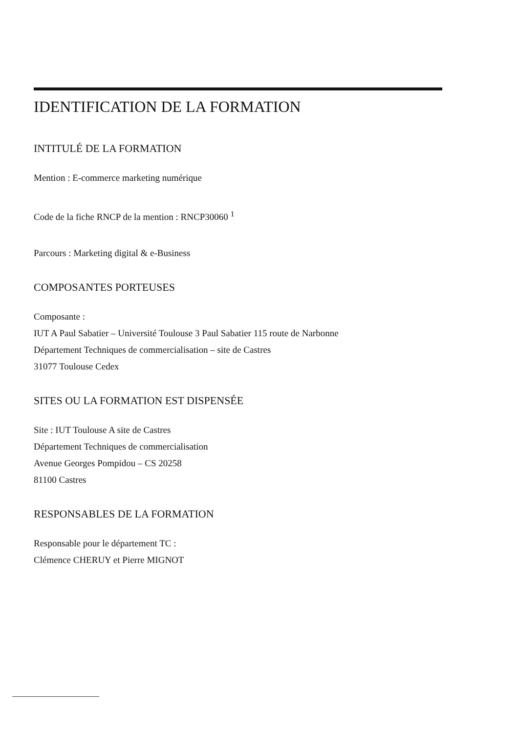IDENTIFICATION DE LA FORMATION
INTITULÉ DE LA FORMATION
Mention : E-commerce marketing numérique
Code de la fiche RNCP de la mention : RNCP30060 <sup>1</sup>
Parcours : Marketing digital & e-Business
COMPOSANTES PORTEUSES
Composante :
IUT A Paul Sabatier – Université Toulouse 3 Paul Sabatier 115 route de Narbonne
Département Techniques de commercialisation – site de Castres
31077 Toulouse Cedex
SITES OU LA FORMATION EST DISPENSÉE
Site : IUT Toulouse A site de Castres
Département Techniques de commercialisation
Avenue Georges Pompidou – CS 20258
81100 Castres
RESPONSABLES DE LA FORMATION
Responsable pour le département TC :
Clémence CHERUY et Pierre MIGNOT